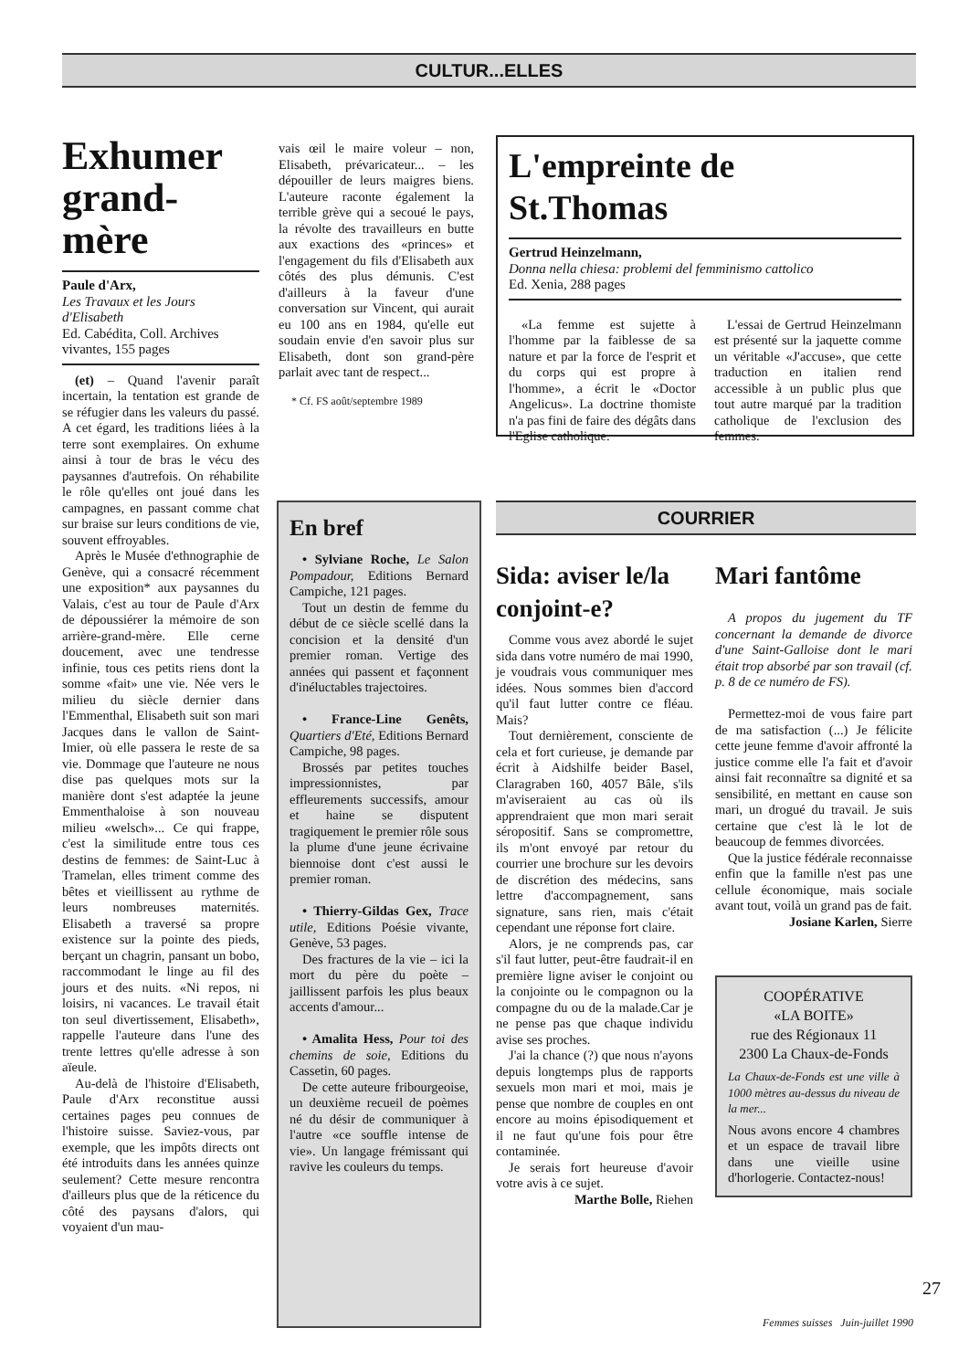CULTUR...ELLES
Exhumer grand-mère
Paule d'Arx,
Les Travaux et les Jours d'Elisabeth
Ed. Cabédita, Coll. Archives vivantes, 155 pages
(et) – Quand l'avenir paraît incertain, la tentation est grande de se réfugier dans les valeurs du passé. A cet égard, les traditions liées à la terre sont exemplaires. On exhume ainsi à tour de bras le vécu des paysannes d'autrefois. On réhabilite le rôle qu'elles ont joué dans les campagnes, en passant comme chat sur braise sur leurs conditions de vie, souvent effroyables.
Après le Musée d'ethnographie de Genève, qui a consacré récemment une exposition* aux paysannes du Valais, c'est au tour de Paule d'Arx de dépoussiérer la mémoire de son arrière-grand-mère. Elle cerne doucement, avec une tendresse infinie, tous ces petits riens dont la somme «fait» une vie. Née vers le milieu du siècle dernier dans l'Emmenthal, Elisabeth suit son mari Jacques dans le vallon de Saint-Imier, où elle passera le reste de sa vie. Dommage que l'auteure ne nous dise pas quelques mots sur la manière dont s'est adaptée la jeune Emmenthaloise à son nouveau milieu «welsch»... Ce qui frappe, c'est la similitude entre tous ces destins de femmes: de Saint-Luc à Tramelan, elles triment comme des bêtes et vieillissent au rythme de leurs nombreuses maternités. Elisabeth a traversé sa propre existence sur la pointe des pieds, berçant un chagrin, pansant un bobo, raccommodant le linge au fil des jours et des nuits. «Ni repos, ni loisirs, ni vacances. Le travail était ton seul divertissement, Elisabeth», rappelle l'auteure dans l'une des trente lettres qu'elle adresse à son aïeule.
Au-delà de l'histoire d'Elisabeth, Paule d'Arx reconstitue aussi certaines pages peu connues de l'histoire suisse. Saviez-vous, par exemple, que les impôts directs ont été introduits dans les années quinze seulement? Cette mesure rencontra d'ailleurs plus que de la réticence du côté des paysans d'alors, qui voyaient d'un mau-
vais œil le maire voleur – non, Elisabeth, prévaricateur... – les dépouiller de leurs maigres biens. L'auteure raconte également la terrible grève qui a secoué le pays, la révolte des travailleurs en butte aux exactions des «princes» et l'engagement du fils d'Elisabeth aux côtés des plus démunis. C'est d'ailleurs à la faveur d'une conversation sur Vincent, qui aurait eu 100 ans en 1984, qu'elle eut soudain envie d'en savoir plus sur Elisabeth, dont son grand-père parlait avec tant de respect...
* Cf. FS août/septembre 1989
L'empreinte de St.Thomas
Gertrud Heinzelmann,
Donna nella chiesa: problemi del femminismo cattolico
Ed. Xenia, 288 pages
«La femme est sujette à l'homme par la faiblesse de sa nature et par la force de l'esprit et du corps qui est propre à l'homme», a écrit le «Doctor Angelicus». La doctrine thomiste n'a pas fini de faire des dégâts dans l'Eglise catholique.
L'essai de Gertrud Heinzelmann est présenté sur la jaquette comme un véritable «J'accuse», que cette traduction en italien rend accessible à un public plus que tout autre marqué par la tradition catholique de l'exclusion des femmes.
En bref
• Sylviane Roche, Le Salon Pompadour, Editions Bernard Campiche, 121 pages.
Tout un destin de femme du début de ce siècle scellé dans la concision et la densité d'un premier roman. Vertige des années qui passent et façonnent d'inéluctables trajectoires.
• France-Line Genêts, Quartiers d'Eté, Editions Bernard Campiche, 98 pages.
Brossés par petites touches impressionnistes, par effleurements successifs, amour et haine se disputent tragiquement le premier rôle sous la plume d'une jeune écrivaine biennoise dont c'est aussi le premier roman.
• Thierry-Gildas Gex, Trace utile, Editions Poésie vivante, Genève, 53 pages.
Des fractures de la vie – ici la mort du père du poète – jaillissent parfois les plus beaux accents d'amour...
• Amalita Hess, Pour toi des chemins de soie, Editions du Cassetin, 60 pages.
De cette auteure fribourgeoise, un deuxième recueil de poèmes né du désir de communiquer à l'autre «ce souffle intense de vie». Un langage frémissant qui ravive les couleurs du temps.
COURRIER
Sida: aviser le/la conjoint-e?
Comme vous avez abordé le sujet sida dans votre numéro de mai 1990, je voudrais vous communiquer mes idées. Nous sommes bien d'accord qu'il faut lutter contre ce fléau. Mais?
Tout dernièrement, consciente de cela et fort curieuse, je demande par écrit à Aidshilfe beider Basel, Claragraben 160, 4057 Bâle, s'ils m'aviseraient au cas où ils apprendraient que mon mari serait séropositif. Sans se compromettre, ils m'ont envoyé par retour du courrier une brochure sur les devoirs de discrétion des médecins, sans lettre d'accompagnement, sans signature, sans rien, mais c'était cependant une réponse fort claire.
Alors, je ne comprends pas, car s'il faut lutter, peut-être faudrait-il en première ligne aviser le conjoint ou la conjointe ou le compagnon ou la compagne du ou de la malade.Car je ne pense pas que chaque individu avise ses proches.
J'ai la chance (?) que nous n'ayons depuis longtemps plus de rapports sexuels mon mari et moi, mais je pense que nombre de couples en ont encore au moins épisodiquement et il ne faut qu'une fois pour être contaminée.
Je serais fort heureuse d'avoir votre avis à ce sujet.
Marthe Bolle, Riehen
Mari fantôme
A propos du jugement du TF concernant la demande de divorce d'une Saint-Galloise dont le mari était trop absorbé par son travail (cf. p. 8 de ce numéro de FS).
Permettez-moi de vous faire part de ma satisfaction (...) Je félicite cette jeune femme d'avoir affronté la justice comme elle l'a fait et d'avoir ainsi fait reconnaître sa dignité et sa sensibilité, en mettant en cause son mari, un drogué du travail. Je suis certaine que c'est là le lot de beaucoup de femmes divorcées.
Que la justice fédérale reconnaisse enfin que la famille n'est pas une cellule économique, mais sociale avant tout, voilà un grand pas de fait.
Josiane Karlen, Sierre
COOPÉRATIVE
«LA BOITE»
rue des Régionaux 11
2300 La Chaux-de-Fonds
La Chaux-de-Fonds est une ville à 1000 mètres au-dessus du niveau de la mer...
Nous avons encore 4 chambres et un espace de travail libre dans une vieille usine d'horlogerie. Contactez-nous!
27
Femmes suisses Juin-juillet 1990